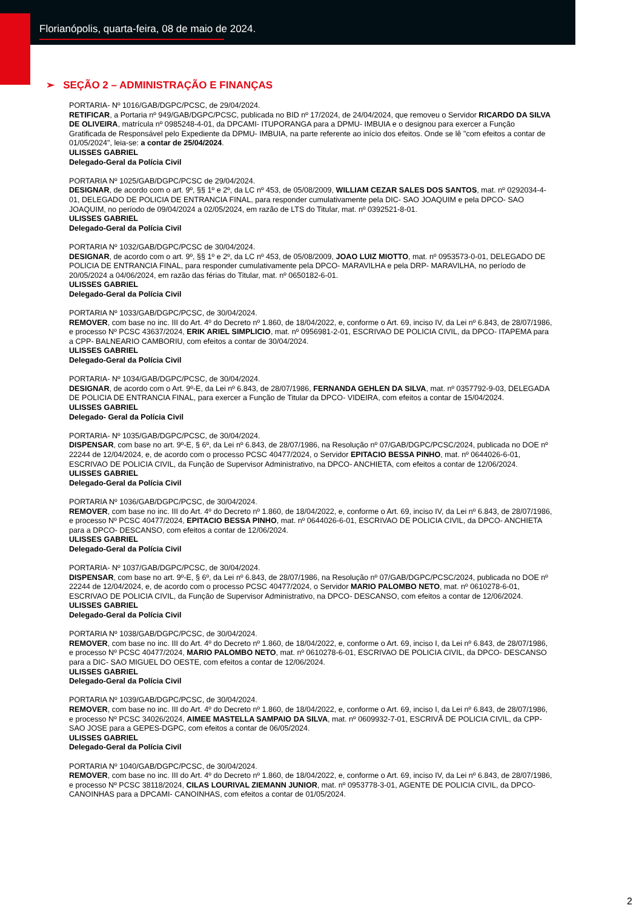Florianópolis, quarta-feira, 08 de maio de 2024.
➢ SEÇÃO 2 – ADMINISTRAÇÃO E FINANÇAS
PORTARIA- Nº 1016/GAB/DGPC/PCSC, de 29/04/2024.
RETIFICAR, a Portaria nº 949/GAB/DGPC/PCSC, publicada no BID nº 17/2024, de 24/04/2024, que removeu o Servidor RICARDO DA SILVA DE OLIVEIRA, matrícula nº 0985248-4-01, da DPCAMI- ITUPORANGA para a DPMU- IMBUIA e o designou para exercer a Função Gratificada de Responsável pelo Expediente da DPMU- IMBUIA, na parte referente ao início dos efeitos. Onde se lê "com efeitos a contar de 01/05/2024", leia-se: a contar de 25/04/2024.
ULISSES GABRIEL
Delegado-Geral da Polícia Civil
PORTARIA Nº 1025/GAB/DGPC/PCSC de 29/04/2024.
DESIGNAR, de acordo com o art. 9º, §§ 1º e 2º, da LC nº 453, de 05/08/2009, WILLIAM CEZAR SALES DOS SANTOS, mat. nº 0292034-4-01, DELEGADO DE POLICIA DE ENTRANCIA FINAL, para responder cumulativamente pela DIC- SAO JOAQUIM e pela DPCO- SAO JOAQUIM, no período de 09/04/2024 a 02/05/2024, em razão de LTS do Titular, mat. nº 0392521-8-01.
ULISSES GABRIEL
Delegado-Geral da Polícia Civil
PORTARIA Nº 1032/GAB/DGPC/PCSC de 30/04/2024.
DESIGNAR, de acordo com o art. 9º, §§ 1º e 2º, da LC nº 453, de 05/08/2009, JOAO LUIZ MIOTTO, mat. nº 0953573-0-01, DELEGADO DE POLICIA DE ENTRANCIA FINAL, para responder cumulativamente pela DPCO- MARAVILHA e pela DRP- MARAVILHA, no período de 20/05/2024 a 04/06/2024, em razão das férias do Titular, mat. nº 0650182-6-01.
ULISSES GABRIEL
Delegado-Geral da Polícia Civil
PORTARIA Nº 1033/GAB/DGPC/PCSC, de 30/04/2024.
REMOVER, com base no inc. III do Art. 4º do Decreto nº 1.860, de 18/04/2022, e, conforme o Art. 69, inciso IV, da Lei nº 6.843, de 28/07/1986, e processo Nº PCSC 43637/2024, ERIK ARIEL SIMPLICIO, mat. nº 0956981-2-01, ESCRIVAO DE POLICIA CIVIL, da DPCO- ITAPEMA para a CPP- BALNEARIO CAMBORIU, com efeitos a contar de 30/04/2024.
ULISSES GABRIEL
Delegado-Geral da Polícia Civil
PORTARIA- Nº 1034/GAB/DGPC/PCSC, de 30/04/2024.
DESIGNAR, de acordo com o Art. 9º-E, da Lei nº 6.843, de 28/07/1986, FERNANDA GEHLEN DA SILVA, mat. nº 0357792-9-03, DELEGADA DE POLICIA DE ENTRANCIA FINAL, para exercer a Função de Titular da DPCO- VIDEIRA, com efeitos a contar de 15/04/2024.
ULISSES GABRIEL
Delegado- Geral da Polícia Civil
PORTARIA- Nº 1035/GAB/DGPC/PCSC, de 30/04/2024.
DISPENSAR, com base no art. 9º-E, § 6º, da Lei nº 6.843, de 28/07/1986, na Resolução nº 07/GAB/DGPC/PCSC/2024, publicada no DOE nº 22244 de 12/04/2024, e, de acordo com o processo PCSC 40477/2024, o Servidor EPITACIO BESSA PINHO, mat. nº 0644026-6-01, ESCRIVAO DE POLICIA CIVIL, da Função de Supervisor Administrativo, na DPCO- ANCHIETA, com efeitos a contar de 12/06/2024.
ULISSES GABRIEL
Delegado-Geral da Polícia Civil
PORTARIA Nº 1036/GAB/DGPC/PCSC, de 30/04/2024.
REMOVER, com base no inc. III do Art. 4º do Decreto nº 1.860, de 18/04/2022, e, conforme o Art. 69, inciso IV, da Lei nº 6.843, de 28/07/1986, e processo Nº PCSC 40477/2024, EPITACIO BESSA PINHO, mat. nº 0644026-6-01, ESCRIVAO DE POLICIA CIVIL, da DPCO- ANCHIETA para a DPCO- DESCANSO, com efeitos a contar de 12/06/2024.
ULISSES GABRIEL
Delegado-Geral da Polícia Civil
PORTARIA- Nº 1037/GAB/DGPC/PCSC, de 30/04/2024.
DISPENSAR, com base no art. 9º-E, § 6º, da Lei nº 6.843, de 28/07/1986, na Resolução nº 07/GAB/DGPC/PCSC/2024, publicada no DOE nº 22244 de 12/04/2024, e, de acordo com o processo PCSC 40477/2024, o Servidor MARIO PALOMBO NETO, mat. nº 0610278-6-01, ESCRIVAO DE POLICIA CIVIL, da Função de Supervisor Administrativo, na DPCO- DESCANSO, com efeitos a contar de 12/06/2024.
ULISSES GABRIEL
Delegado-Geral da Polícia Civil
PORTARIA Nº 1038/GAB/DGPC/PCSC, de 30/04/2024.
REMOVER, com base no inc. III do Art. 4º do Decreto nº 1.860, de 18/04/2022, e, conforme o Art. 69, inciso I, da Lei nº 6.843, de 28/07/1986, e processo Nº PCSC 40477/2024, MARIO PALOMBO NETO, mat. nº 0610278-6-01, ESCRIVAO DE POLICIA CIVIL, da DPCO- DESCANSO para a DIC- SAO MIGUEL DO OESTE, com efeitos a contar de 12/06/2024.
ULISSES GABRIEL
Delegado-Geral da Polícia Civil
PORTARIA Nº 1039/GAB/DGPC/PCSC, de 30/04/2024.
REMOVER, com base no inc. III do Art. 4º do Decreto nº 1.860, de 18/04/2022, e, conforme o Art. 69, inciso I, da Lei nº 6.843, de 28/07/1986, e processo Nº PCSC 34026/2024, AIMEE MASTELLA SAMPAIO DA SILVA, mat. nº 0609932-7-01, ESCRIVÃ DE POLICIA CIVIL, da CPP- SAO JOSE para a GEPES-DGPC, com efeitos a contar de 06/05/2024.
ULISSES GABRIEL
Delegado-Geral da Polícia Civil
PORTARIA Nº 1040/GAB/DGPC/PCSC, de 30/04/2024.
REMOVER, com base no inc. III do Art. 4º do Decreto nº 1.860, de 18/04/2022, e, conforme o Art. 69, inciso IV, da Lei nº 6.843, de 28/07/1986, e processo Nº PCSC 38118/2024, CILAS LOURIVAL ZIEMANN JUNIOR, mat. nº 0953778-3-01, AGENTE DE POLICIA CIVIL, da DPCO- CANOINHAS para a DPCAMI- CANOINHAS, com efeitos a contar de 01/05/2024.
2